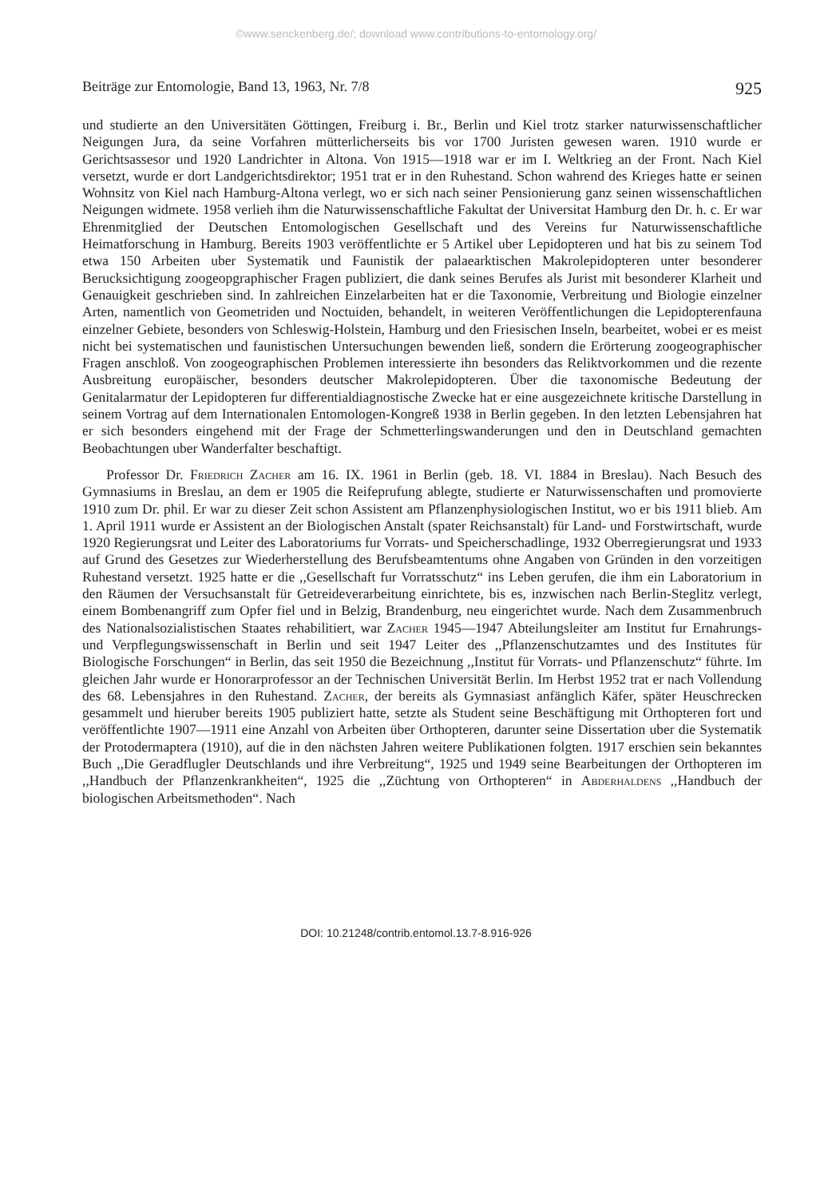©www.senckenberg.de/; download www.contributions-to-entomology.org/
Beiträge zur Entomologie, Band 13, 1963, Nr. 7/8 925
und studierte an den Universitäten Göttingen, Freiburg i. Br., Berlin und Kiel trotz starker naturwissenschaftlicher Neigungen Jura, da seine Vorfahren mütterlicherseits bis vor 1700 Juristen gewesen waren. 1910 wurde er Gerichtsassesor und 1920 Landrichter in Altona. Von 1915—1918 war er im I. Weltkrieg an der Front. Nach Kiel versetzt, wurde er dort Landgerichtsdirektor; 1951 trat er in den Ruhestand. Schon wahrend des Krieges hatte er seinen Wohnsitz von Kiel nach Hamburg-Altona verlegt, wo er sich nach seiner Pensionierung ganz seinen wissenschaftlichen Neigungen widmete. 1958 verlieh ihm die Naturwissenschaftliche Fakultat der Universitat Hamburg den Dr. h. c. Er war Ehrenmitglied der Deutschen Entomologischen Gesellschaft und des Vereins fur Naturwissenschaftliche Heimatforschung in Hamburg. Bereits 1903 veröffentlichte er 5 Artikel uber Lepidopteren und hat bis zu seinem Tod etwa 150 Arbeiten uber Systematik und Faunistik der palaearktischen Makrolepidopteren unter besonderer Berucksichtigung zoogeopgraphischer Fragen publiziert, die dank seines Berufes als Jurist mit besonderer Klarheit und Genauigkeit geschrieben sind. In zahlreichen Einzelarbeiten hat er die Taxonomie, Verbreitung und Biologie einzelner Arten, namentlich von Geometriden und Noctuiden, behandelt, in weiteren Veröffentlichungen die Lepidopterenfauna einzelner Gebiete, besonders von Schleswig-Holstein, Hamburg und den Friesischen Inseln, bearbeitet, wobei er es meist nicht bei systematischen und faunistischen Untersuchungen bewenden ließ, sondern die Erörterung zoogeographischer Fragen anschloß. Von zoogeographischen Problemen interessierte ihn besonders das Reliktvorkommen und die rezente Ausbreitung europäischer, besonders deutscher Makrolepidopteren. Über die taxonomische Bedeutung der Genitalarmatur der Lepidopteren fur differentialdiagnostische Zwecke hat er eine ausgezeichnete kritische Darstellung in seinem Vortrag auf dem Internationalen Entomologen-Kongreß 1938 in Berlin gegeben. In den letzten Lebensjahren hat er sich besonders eingehend mit der Frage der Schmetterlingswanderungen und den in Deutschland gemachten Beobachtungen uber Wanderfalter beschaftigt.
Professor Dr. Friedrich Zacher am 16. IX. 1961 in Berlin (geb. 18. VI. 1884 in Breslau). Nach Besuch des Gymnasiums in Breslau, an dem er 1905 die Reifeprufung ablegte, studierte er Naturwissenschaften und promovierte 1910 zum Dr. phil. Er war zu dieser Zeit schon Assistent am Pflanzenphysiologischen Institut, wo er bis 1911 blieb. Am 1. April 1911 wurde er Assistent an der Biologischen Anstalt (spater Reichsanstalt) für Land- und Forstwirtschaft, wurde 1920 Regierungsrat und Leiter des Laboratoriums fur Vorrats- und Speicherschadlinge, 1932 Oberregierungsrat und 1933 auf Grund des Gesetzes zur Wiederherstellung des Berufsbeamtentums ohne Angaben von Gründen in den vorzeitigen Ruhestand versetzt. 1925 hatte er die ,,Gesellschaft fur Vorratsschutz“ ins Leben gerufen, die ihm ein Laboratorium in den Räumen der Versuchsanstalt für Getreideverarbeitung einrichtete, bis es, inzwischen nach Berlin-Steglitz verlegt, einem Bombenangriff zum Opfer fiel und in Belzig, Brandenburg, neu eingerichtet wurde. Nach dem Zusammenbruch des Nationalsozialistischen Staates rehabilitiert, war Zacher 1945—1947 Abteilungsleiter am Institut fur Ernahrungs- und Verpflegungswissenschaft in Berlin und seit 1947 Leiter des ,,Pflanzenschutzamtes und des Institutes für Biologische Forschungen“ in Berlin, das seit 1950 die Bezeichnung ,,Institut für Vorrats- und Pflanzenschutz“ führte. Im gleichen Jahr wurde er Honorarprofessor an der Technischen Universität Berlin. Im Herbst 1952 trat er nach Vollendung des 68. Lebensjahres in den Ruhestand. Zacher, der bereits als Gymnasiast anfänglich Käfer, später Heuschrecken gesammelt und hieruber bereits 1905 publiziert hatte, setzte als Student seine Beschäftigung mit Orthopteren fort und veröffentlichte 1907—1911 eine Anzahl von Arbeiten über Orthopteren, darunter seine Dissertation uber die Systematik der Protodermaptera (1910), auf die in den nächsten Jahren weitere Publikationen folgten. 1917 erschien sein bekanntes Buch ,,Die Geradflugler Deutschlands und ihre Verbreitung“, 1925 und 1949 seine Bearbeitungen der Orthopteren im ,,Handbuch der Pflanzenkrankheiten“, 1925 die ,,Züchtung von Orthopteren“ in Abderhaldens ,,Handbuch der biologischen Arbeitsmethoden“. Nach
DOI: 10.21248/contrib.entomol.13.7-8.916-926